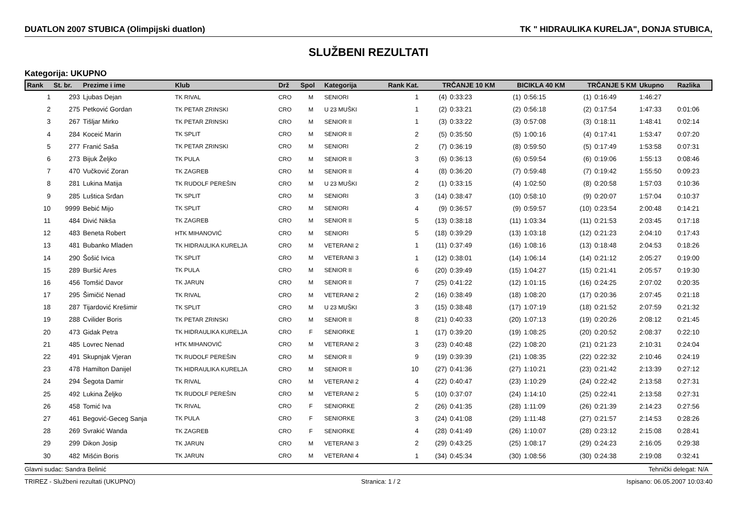DUATLON 2007 STUBICA (Olimpijski duatlon) TK " HIDRAULIKA KURELJA", DONJA STUBICA,
SLUŽBENI REZULTATI
Kategorija: UKUPNO
| Rank | St. br. | Prezime i ime | Klub | Drž | Spol | Kategorija | Rank Kat. | TRČANJE 10 KM | | BICIKLA 40 KM | | TRČANJE 5 KM | | Ukupno | Razlika |
| --- | --- | --- | --- | --- | --- | --- | --- | --- | --- | --- | --- | --- | --- | --- | --- |
| 1 | 293 | Ljubas Dejan | TK RIVAL | CRO | M | SENIORI | 1 | (4) | 0:33:23 | (1) | 0:56:15 | (1) | 0:16:49 | 1:46:27 | |
| 2 | 275 | Petković Gordan | TK PETAR ZRINSKI | CRO | M | U 23 MUŠKI | 1 | (2) | 0:33:21 | (2) | 0:56:18 | (2) | 0:17:54 | 1:47:33 | 0:01:06 |
| 3 | 267 | Tišljar Mirko | TK PETAR ZRINSKI | CRO | M | SENIOR II | 1 | (3) | 0:33:22 | (3) | 0:57:08 | (3) | 0:18:11 | 1:48:41 | 0:02:14 |
| 4 | 284 | Koceić Marin | TK SPLIT | CRO | M | SENIOR II | 2 | (5) | 0:35:50 | (5) | 1:00:16 | (4) | 0:17:41 | 1:53:47 | 0:07:20 |
| 5 | 277 | Franić Saša | TK PETAR ZRINSKI | CRO | M | SENIORI | 2 | (7) | 0:36:19 | (8) | 0:59:50 | (5) | 0:17:49 | 1:53:58 | 0:07:31 |
| 6 | 273 | Bijuk Željko | TK PULA | CRO | M | SENIOR II | 3 | (6) | 0:36:13 | (6) | 0:59:54 | (6) | 0:19:06 | 1:55:13 | 0:08:46 |
| 7 | 470 | Vučković Zoran | TK ZAGREB | CRO | M | SENIOR II | 4 | (8) | 0:36:20 | (7) | 0:59:48 | (7) | 0:19:42 | 1:55:50 | 0:09:23 |
| 8 | 281 | Lukina Matija | TK RUDOLF PEREŠIN | CRO | M | U 23 MUŠKI | 2 | (1) | 0:33:15 | (4) | 1:02:50 | (8) | 0:20:58 | 1:57:03 | 0:10:36 |
| 9 | 285 | Luštica Srđan | TK SPLIT | CRO | M | SENIORI | 3 | (14) | 0:38:47 | (10) | 0:58:10 | (9) | 0:20:07 | 1:57:04 | 0:10:37 |
| 10 | 9999 | Bebić Mijo | TK SPLIT | CRO | M | SENIORI | 4 | (9) | 0:36:57 | (9) | 0:59:57 | (10) | 0:23:54 | 2:00:48 | 0:14:21 |
| 11 | 484 | Divić Nikša | TK ZAGREB | CRO | M | SENIOR II | 5 | (13) | 0:38:18 | (11) | 1:03:34 | (11) | 0:21:53 | 2:03:45 | 0:17:18 |
| 12 | 483 | Beneta Robert | HTK MIHANOVIĆ | CRO | M | SENIORI | 5 | (18) | 0:39:29 | (13) | 1:03:18 | (12) | 0:21:23 | 2:04:10 | 0:17:43 |
| 13 | 481 | Bubanko Mladen | TK HIDRAULIKA KURELJA | CRO | M | VETERANI 2 | 1 | (11) | 0:37:49 | (16) | 1:08:16 | (13) | 0:18:48 | 2:04:53 | 0:18:26 |
| 14 | 290 | Šošić Ivica | TK SPLIT | CRO | M | VETERANI 3 | 1 | (12) | 0:38:01 | (14) | 1:06:14 | (14) | 0:21:12 | 2:05:27 | 0:19:00 |
| 15 | 289 | Buršić Ares | TK PULA | CRO | M | SENIOR II | 6 | (20) | 0:39:49 | (15) | 1:04:27 | (15) | 0:21:41 | 2:05:57 | 0:19:30 |
| 16 | 456 | Tomšić Davor | TK JARUN | CRO | M | SENIOR II | 7 | (25) | 0:41:22 | (12) | 1:01:15 | (16) | 0:24:25 | 2:07:02 | 0:20:35 |
| 17 | 295 | Šimičić Nenad | TK RIVAL | CRO | M | VETERANI 2 | 2 | (16) | 0:38:49 | (18) | 1:08:20 | (17) | 0:20:36 | 2:07:45 | 0:21:18 |
| 18 | 287 | Tijardović Krešimir | TK SPLIT | CRO | M | U 23 MUŠKI | 3 | (15) | 0:38:48 | (17) | 1:07:19 | (18) | 0:21:52 | 2:07:59 | 0:21:32 |
| 19 | 288 | Cvilider Boris | TK PETAR ZRINSKI | CRO | M | SENIOR II | 8 | (21) | 0:40:33 | (20) | 1:07:13 | (19) | 0:20:26 | 2:08:12 | 0:21:45 |
| 20 | 473 | Gidak Petra | TK HIDRAULIKA KURELJA | CRO | F | SENIORKE | 1 | (17) | 0:39:20 | (19) | 1:08:25 | (20) | 0:20:52 | 2:08:37 | 0:22:10 |
| 21 | 485 | Lovrec Nenad | HTK MIHANOVIĆ | CRO | M | VETERANI 2 | 3 | (23) | 0:40:48 | (22) | 1:08:20 | (21) | 0:21:23 | 2:10:31 | 0:24:04 |
| 22 | 491 | Skupnjak Vjeran | TK RUDOLF PEREŠIN | CRO | M | SENIOR II | 9 | (19) | 0:39:39 | (21) | 1:08:35 | (22) | 0:22:32 | 2:10:46 | 0:24:19 |
| 23 | 478 | Hamilton Danijel | TK HIDRAULIKA KURELJA | CRO | M | SENIOR II | 10 | (27) | 0:41:36 | (27) | 1:10:21 | (23) | 0:21:42 | 2:13:39 | 0:27:12 |
| 24 | 294 | Šegota Damir | TK RIVAL | CRO | M | VETERANI 2 | 4 | (22) | 0:40:47 | (23) | 1:10:29 | (24) | 0:22:42 | 2:13:58 | 0:27:31 |
| 25 | 492 | Lukina Željko | TK RUDOLF PEREŠIN | CRO | M | VETERANI 2 | 5 | (10) | 0:37:07 | (24) | 1:14:10 | (25) | 0:22:41 | 2:13:58 | 0:27:31 |
| 26 | 458 | Tomić Iva | TK RIVAL | CRO | F | SENIORKE | 2 | (26) | 0:41:35 | (28) | 1:11:09 | (26) | 0:21:39 | 2:14:23 | 0:27:56 |
| 27 | 461 | Begović-Geceg Sanja | TK PULA | CRO | F | SENIORKE | 3 | (24) | 0:41:08 | (29) | 1:11:48 | (27) | 0:21:57 | 2:14:53 | 0:28:26 |
| 28 | 269 | Svrakić Wanda | TK ZAGREB | CRO | F | SENIORKE | 4 | (28) | 0:41:49 | (26) | 1:10:07 | (28) | 0:23:12 | 2:15:08 | 0:28:41 |
| 29 | 299 | Dikon Josip | TK JARUN | CRO | M | VETERANI 3 | 2 | (29) | 0:43:25 | (25) | 1:08:17 | (29) | 0:24:23 | 2:16:05 | 0:29:38 |
| 30 | 482 | Mišćin Boris | TK JARUN | CRO | M | VETERANI 4 | 1 | (34) | 0:45:34 | (30) | 1:08:56 | (30) | 0:24:38 | 2:19:08 | 0:32:41 |
Glavni sudac: Sandra Belinić Tehnički delegat: N/A
TRIREZ - Službeni rezultati (UKUPNO) Stranica: 1 / 2 Ispisano: 06.05.2007 10:03:40